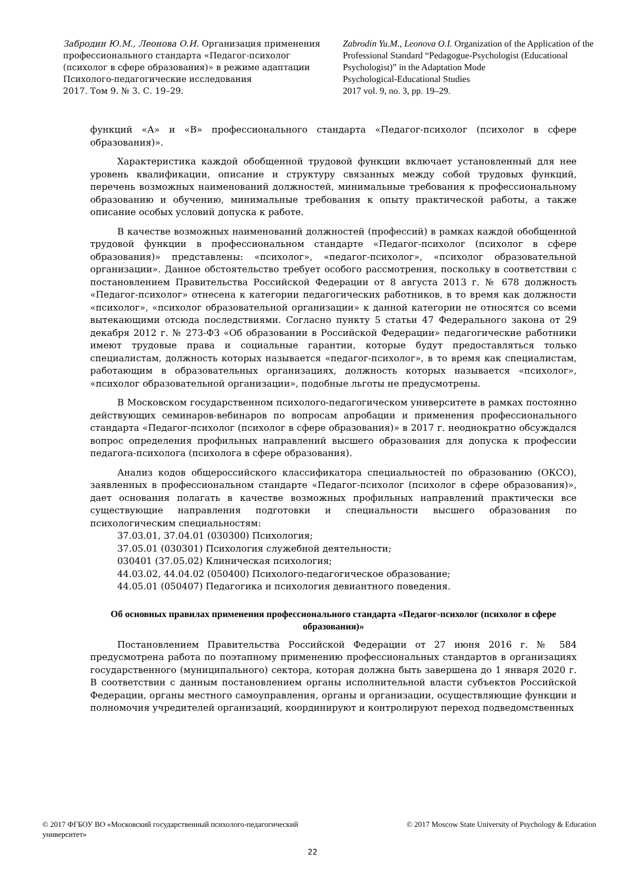Забродин Ю.М., Леонова О.И. Организация применения профессионального стандарта «Педагог-психолог (психолог в сфере образования)» в режиме адаптации
Психолого-педагогические исследования
2017. Том 9. № 3. С. 19–29.
Zabrodin Yu.M., Leonova O.I. Organization of the Application of the Professional Standard “Pedagogue-Psychologist (Educational Psychologist)” in the Adaptation Mode
Psychological-Educational Studies
2017 vol. 9, no. 3, pp. 19–29.
функций «А» и «В» профессионального стандарта «Педагог-психолог (психолог в сфере образования)».
Характеристика каждой обобщенной трудовой функции включает установленный для нее уровень квалификации, описание и структуру связанных между собой трудовых функций, перечень возможных наименований должностей, минимальные требования к профессиональному образованию и обучению, минимальные требования к опыту практической работы, а также описание особых условий допуска к работе.
В качестве возможных наименований должностей (профессий) в рамках каждой обобщенной трудовой функции в профессиональном стандарте «Педагог-психолог (психолог в сфере образования)» представлены: «психолог», «педагог-психолог», «психолог образовательной организации». Данное обстоятельство требует особого рассмотрения, поскольку в соответствии с постановлением Правительства Российской Федерации от 8 августа 2013 г. № 678 должность «Педагог-психолог» отнесена к категории педагогических работников, в то время как должности «психолог», «психолог образовательной организации» к данной категории не относятся со всеми вытекающими отсюда последствиями. Согласно пункту 5 статьи 47 Федерального закона от 29 декабря 2012 г. № 273-ФЗ «Об образовании в Российской Федерации» педагогические работники имеют трудовые права и социальные гарантии, которые будут предоставляться только специалистам, должность которых называется «педагог-психолог», в то время как специалистам, работающим в образовательных организациях, должность которых называется «психолог», «психолог образовательной организации», подобные льготы не предусмотрены.
В Московском государственном психолого-педагогическом университете в рамках постоянно действующих семинаров-вебинаров по вопросам апробации и применения профессионального стандарта «Педагог-психолог (психолог в сфере образования)» в 2017 г. неоднократно обсуждался вопрос определения профильных направлений высшего образования для допуска к профессии педагога-психолога (психолога в сфере образования).
Анализ кодов общероссийского классификатора специальностей по образованию (ОКСО), заявленных в профессиональном стандарте «Педагог-психолог (психолог в сфере образования)», дает основания полагать в качестве возможных профильных направлений практически все существующие направления подготовки и специальности высшего образования по психологическим специальностям:
37.03.01, 37.04.01 (030300) Психология;
37.05.01 (030301) Психология служебной деятельности;
030401 (37.05.02) Клиническая психология;
44.03.02, 44.04.02 (050400) Психолого-педагогическое образование;
44.05.01 (050407) Педагогика и психология девиантного поведения.
Об основных правилах применения профессионального стандарта «Педагог-психолог (психолог в сфере образования)»
Постановлением Правительства Российской Федерации от 27 июня 2016 г. № 584 предусмотрена работа по поэтапному применению профессиональных стандартов в организациях государственного (муниципального) сектора, которая должна быть завершена до 1 января 2020 г. В соответствии с данным постановлением органы исполнительной власти субъектов Российской Федерации, органы местного самоуправления, органы и организации, осуществляющие функции и полномочия учредителей организаций, координируют и контролируют переход подведомственных
© 2017 ФГБОУ ВО «Московский государственный психолого-педагогический университет»
© 2017 Moscow State University of Psychology & Education
22